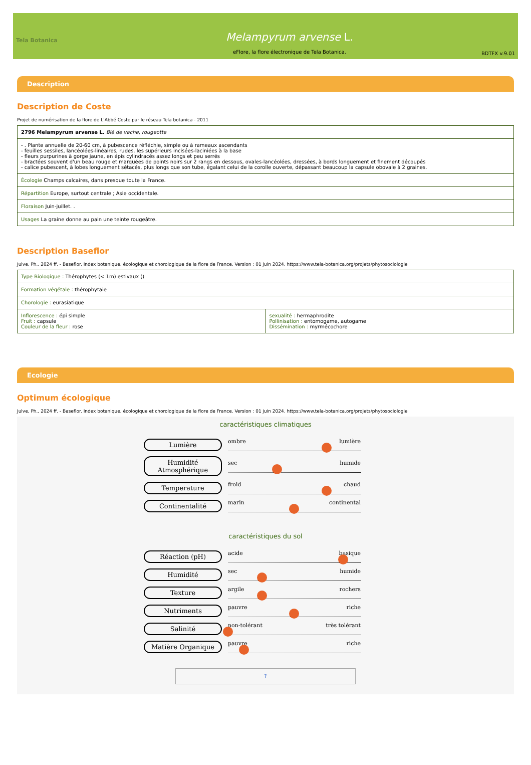Tela Botanica
Melampyrum arvense L.
eFlore, la flore électronique de Tela Botanica.
BDTFX v.9.01
Description
Description de Coste
Projet de numérisation de la flore de L'Abbé Coste par le réseau Tela botanica - 2011
| 2796 Melampyrum arvense L. Blé de vache, rougeotte |
| - . Plante annuelle de 20-60 cm, à pubescence réfléchie, simple ou à rameaux ascendants - feuilles sessiles, lancéolées-linéaires, rudes, les supérieurs incisées-laciniées à la base - fleurs purpurines à gorge jaune, en épis cylindracés assez longs et peu serrés - bractées souvent d'un beau rouge et marquées de points noirs sur 2 rangs en dessous, ovales-lancéolées, dressées, à bords longuement et finement découpés - calice pubescent, à lobes longuement sétacés, plus longs que son tube, égalant celui de la corolle ouverte, dépassant beaucoup la capsule obovale à 2 graines. |
| Écologie Champs calcaires, dans presque toute la France. |
| Répartition Europe, surtout centrale ; Asie occidentale. |
| Floraison Juin-juillet. . |
| Usages La graine donne au pain une teinte rougeâtre. |
Description Baseflor
Julve, Ph., 2024 ff. - Baseflor. Index botanique, écologique et chorologique de la flore de France. Version : 01 juin 2024. https://www.tela-botanica.org/projets/phytosociologie
| Type Biologique : Thérophytes (< 1m) estivaux () | |
| Formation végétale : thérophytaie | |
| Chorologie : eurasiatique | |
| Inflorescence : épi simple Fruit : capsule Couleur de la fleur : rose | sexualité : hermaphrodite Pollinisation : entomogame, autogame Dissémination : myrmécochore |
Ecologie
Optimum écologique
Julve, Ph., 2024 ff. - Baseflor. Index botanique, écologique et chorologique de la flore de France. Version : 01 juin 2024. https://www.tela-botanica.org/projets/phytosociologie
caractéristiques climatiques
Lumière
ombre lumière
Humidité Atmosphérique
sec humide
Temperature
froid chaud
Continentalité
marin continental
caractéristiques du sol
Réaction (pH)
acide basique
Humidité
sec humide
Texture
argile rochers
Nutriments
pauvre riche
Salinité
non-tolérant très tolérant
Matière Organique
pauvre riche
?